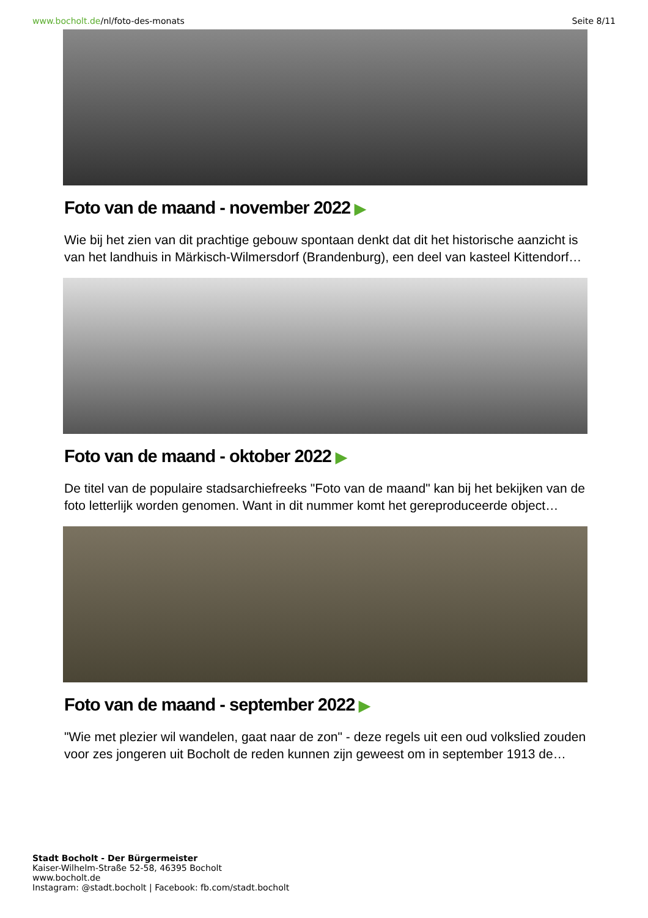www.bocholt.de/nl/foto-des-monats
Seite 8/11
Foto van de maand - november 2022 ▶
Wie bij het zien van dit prachtige gebouw spontaan denkt dat dit het historische aanzicht is van het landhuis in Märkisch-Wilmersdorf (Brandenburg), een deel van kasteel Kittendorf…
Foto van de maand - oktober 2022 ▶
De titel van de populaire stadsarchiefreeks "Foto van de maand" kan bij het bekijken van de foto letterlijk worden genomen. Want in dit nummer komt het gereproduceerde object…
Foto van de maand - september 2022 ▶
"Wie met plezier wil wandelen, gaat naar de zon" - deze regels uit een oud volkslied zouden voor zes jongeren uit Bocholt de reden kunnen zijn geweest om in september 1913 de…
Stadt Bocholt - Der Bürgermeister
Kaiser-Wilhelm-Straße 52-58, 46395 Bocholt
www.bocholt.de
Instagram: @stadt.bocholt | Facebook: fb.com/stadt.bocholt